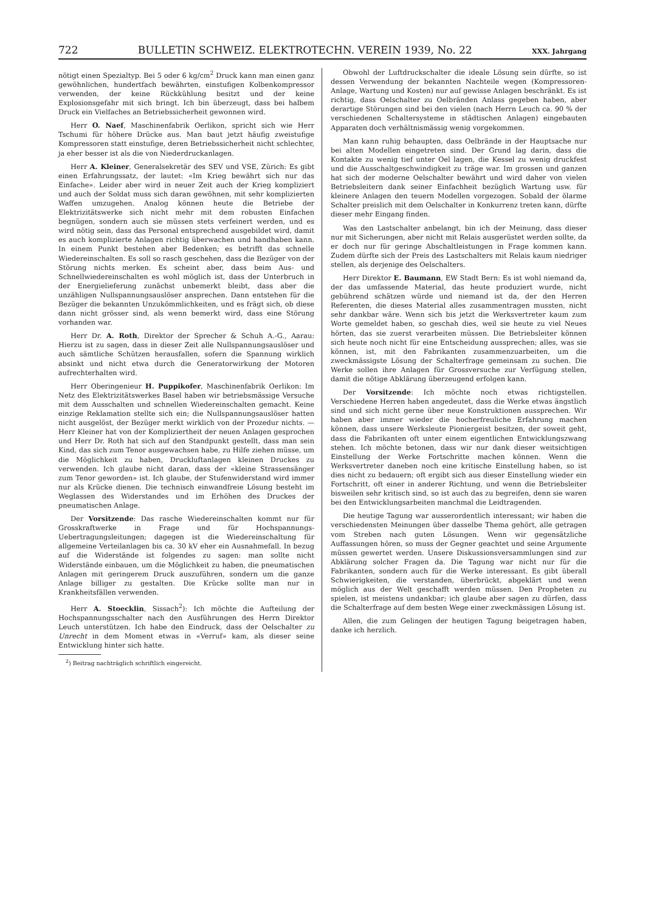722 BULLETIN SCHWEIZ. ELEKTROTECHN. VEREIN 1939, No. 22 XXX. Jahrgang
nötigt einen Spezialtyp. Bei 5 oder 6 kg/cm<sup>2</sup> Druck kann man einen ganz gewöhnlichen, hundertfach bewährten, einstufigen Kolbenkompressor verwenden, der keine Rückkühlung besitzt und der keine Explosionsgefahr mit sich bringt. Ich bin überzeugt, dass bei halbem Druck ein Vielfaches an Betriebssicherheit gewonnen wird.
Herr O. Naef, Maschinenfabrik Oerlikon, spricht sich wie Herr Tschumi für höhere Drücke aus. Man baut jetzt häufig zweistufige Kompressoren statt einstufige, deren Betriebssicherheit nicht schlechter, ja eher besser ist als die von Niederdruckanlagen.
Herr A. Kleiner, Generalsekretär des SEV und VSE, Zürich: Es gibt einen Erfahrungssatz, der lautet: «Im Krieg bewährt sich nur das Einfache». Leider aber wird in neuer Zeit auch der Krieg kompliziert und auch der Soldat muss sich daran gewöhnen, mit sehr komplizierten Waffen umzugehen. Analog können heute die Betriebe der Elektrizitätswerke sich nicht mehr mit dem robusten Einfachen begnügen, sondern auch sie müssen stets verfeinert werden, und es wird nötig sein, dass das Personal entsprechend ausgebildet wird, damit es auch komplizierte Anlagen richtig überwachen und handhaben kann. In einem Punkt bestehen aber Bedenken; es betrifft das schnelle Wiedereinschalten. Es soll so rasch geschehen, dass die Bezüger von der Störung nichts merken. Es scheint aber, dass beim Aus- und Schnellwiedereinschalten es wohl möglich ist, dass der Unterbruch in der Energielieferung zunächst unbemerkt bleibt, dass aber die unzähligen Nullspannungsauslöser ansprechen. Dann entstehen für die Bezüger die bekannten Unzukömmlichkeiten, und es frägt sich, ob diese dann nicht grösser sind, als wenn bemerkt wird, dass eine Störung vorhanden war.
Herr Dr. A. Roth, Direktor der Sprecher & Schuh A.-G., Aarau: Hierzu ist zu sagen, dass in dieser Zeit alle Nullspannungsauslöser und auch sämtliche Schützen herausfallen, sofern die Spannung wirklich absinkt und nicht etwa durch die Generatorwirkung der Motoren aufrechterhalten wird.
Herr Oberingenieur H. Puppikofer, Maschinenfabrik Oerlikon: Im Netz des Elektrizitätswerkes Basel haben wir betriebsmässige Versuche mit dem Ausschalten und schnellen Wiedereinschalten gemacht. Keine einzige Reklamation stellte sich ein; die Nullspannungsauslöser hatten nicht ausgelöst, der Bezüger merkt wirklich von der Prozedur nichts. — Herr Kleiner hat von der Kompliziertheit der neuen Anlagen gesprochen und Herr Dr. Roth hat sich auf den Standpunkt gestellt, dass man sein Kind, das sich zum Tenor ausgewachsen habe, zu Hilfe ziehen müsse, um die Möglichkeit zu haben, Druckluftanlagen kleinen Druckes zu verwenden. Ich glaube nicht daran, dass der «kleine Strassensänger zum Tenor geworden» ist. Ich glaube, der Stufenwiderstand wird immer nur als Krücke dienen. Die technisch einwandfreie Lösung besteht im Weglassen des Widerstandes und im Erhöhen des Druckes der pneumatischen Anlage.
Der Vorsitzende: Das rasche Wiedereinschalten kommt nur für Grosskraftwerke in Frage und für Hochspannungs-Uebertragungsleitungen; dagegen ist die Wiedereinschaltung für allgemeine Verteilanlagen bis ca. 30 kV eher ein Ausnahmefall. In bezug auf die Widerstände ist folgendes zu sagen: man sollte nicht Widerstände einbauen, um die Möglichkeit zu haben, die pneumatischen Anlagen mit geringerem Druck auszuführen, sondern um die ganze Anlage billiger zu gestalten. Die Krücke sollte man nur in Krankheitsfällen verwenden.
Herr A. Stoecklin, Sissach<sup>2</sup>): Ich möchte die Aufteilung der Hochspannungsschalter nach den Ausführungen des Herrn Direktor Leuch unterstützen. Ich habe den Eindruck, dass der Oelschalter zu Unrecht in dem Moment etwas in «Verruf» kam, als dieser seine Entwicklung hinter sich hatte.
<sup>2</sup>) Beitrag nachträglich schriftlich eingereicht.
Obwohl der Luftdruckschalter die ideale Lösung sein dürfte, so ist dessen Verwendung der bekannten Nachteile wegen (Kompressoren-Anlage, Wartung und Kosten) nur auf gewisse Anlagen beschränkt. Es ist richtig, dass Oelschalter zu Oelbränden Anlass gegeben haben, aber derartige Störungen sind bei den vielen (nach Herrn Leuch ca. 90 % der verschiedenen Schaltersysteme in städtischen Anlagen) eingebauten Apparaten doch verhältnismässig wenig vorgekommen.
Man kann ruhig behaupten, dass Oelbrände in der Hauptsache nur bei alten Modellen eingetreten sind. Der Grund lag darin, dass die Kontakte zu wenig tief unter Oel lagen, die Kessel zu wenig druckfest und die Ausschaltgeschwindigkeit zu träge war. Im grossen und ganzen hat sich der moderne Oelschalter bewährt und wird daher von vielen Betriebsleitern dank seiner Einfachheit bezüglich Wartung usw. für kleinere Anlagen den teuern Modellen vorgezogen. Sobald der ölarme Schalter preislich mit dem Oelschalter in Konkurrenz treten kann, dürfte dieser mehr Eingang finden.
Was den Lastschalter anbelangt, bin ich der Meinung, dass dieser nur mit Sicherungen, aber nicht mit Relais ausgerüstet werden sollte, da er doch nur für geringe Abschaltleistungen in Frage kommen kann. Zudem dürfte sich der Preis des Lastschalters mit Relais kaum niedriger stellen, als derjenige des Oelschalters.
Herr Direktor E. Baumann, EW Stadt Bern: Es ist wohl niemand da, der das umfassende Material, das heute produziert wurde, nicht gebührend schätzen würde und niemand ist da, der den Herren Referenten, die dieses Material alles zusammentragen mussten, nicht sehr dankbar wäre. Wenn sich bis jetzt die Werksvertreter kaum zum Worte gemeldet haben, so geschah dies, weil sie heute zu viel Neues hörten, das sie zuerst verarbeiten müssen. Die Betriebsleiter können sich heute noch nicht für eine Entscheidung aussprechen; alles, was sie können, ist, mit den Fabrikanten zusammenzuarbeiten, um die zweckmässigste Lösung der Schalterfrage gemeinsam zu suchen. Die Werke sollen ihre Anlagen für Grossversuche zur Verfügung stellen, damit die nötige Abklärung überzeugend erfolgen kann.
Der Vorsitzende: Ich möchte noch etwas richtigstellen. Verschiedene Herren haben angedeutet, dass die Werke etwas ängstlich sind und sich nicht gerne über neue Konstruktionen aussprechen. Wir haben aber immer wieder die hocherfreuliche Erfahrung machen können, dass unsere Werksleute Pioniergeist besitzen, der soweit geht, dass die Fabrikanten oft unter einem eigentlichen Entwicklungszwang stehen. Ich möchte betonen, dass wir nur dank dieser weitsichtigen Einstellung der Werke Fortschritte machen können. Wenn die Werksvertreter daneben noch eine kritische Einstellung haben, so ist dies nicht zu bedauern; oft ergibt sich aus dieser Einstellung wieder ein Fortschritt, oft einer in anderer Richtung, und wenn die Betriebsleiter bisweilen sehr kritisch sind, so ist auch das zu begreifen, denn sie waren bei den Entwicklungsarbeiten manchmal die Leidtragenden.
Die heutige Tagung war ausserordentlich interessant; wir haben die verschiedensten Meinungen über dasselbe Thema gehört, alle getragen vom Streben nach guten Lösungen. Wenn wir gegensätzliche Auffassungen hören, so muss der Gegner geachtet und seine Argumente müssen gewertet werden. Unsere Diskussionsversammlungen sind zur Abklärung solcher Fragen da. Die Tagung war nicht nur für die Fabrikanten, sondern auch für die Werke interessant. Es gibt überall Schwierigkeiten, die verstanden, überbrückt, abgeklärt und wenn möglich aus der Welt geschafft werden müssen. Den Propheten zu spielen, ist meistens undankbar; ich glaube aber sagen zu dürfen, dass die Schalterfrage auf dem besten Wege einer zweckmässigen Lösung ist.
Allen, die zum Gelingen der heutigen Tagung beigetragen haben, danke ich herzlich.